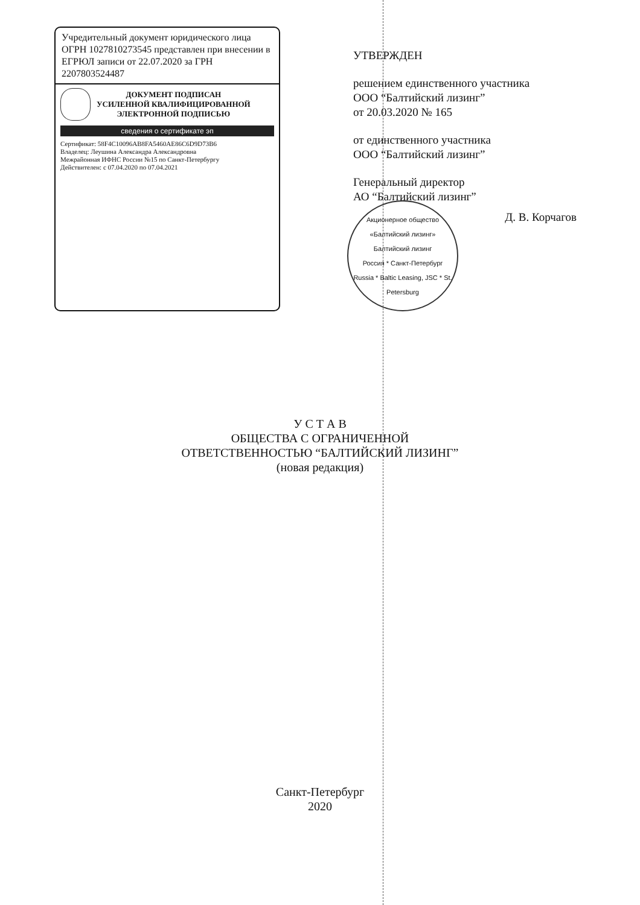Учредительный документ юридического лица ОГРН 1027810273545 представлен при внесении в ЕГРЮЛ записи от 22.07.2020 за ГРН 2207803524487
ДОКУМЕНТ ПОДПИСАН
УСИЛЕННОЙ КВАЛИФИЦИРОВАННОЙ
ЭЛЕКТРОННОЙ ПОДПИСЬЮ
сведения о сертификате эп
Сертификат: 58F4C10096AB8FA5460AE86C6D9D73B6
Владелец: Леушина Александра Александровна
Межрайонная ИФНС России №15 по Санкт-Петербургу
Действителен: с 07.04.2020 по 07.04.2021
УТВЕРЖДЕН
решением единственного участника
ООО “Балтийский лизинг”
от 20.03.2020 № 165
от единственного участника
ООО “Балтийский лизинг”
Генеральный директор
АО “Балтийский лизинг”
Д. В. Корчагов
Акционерное общество «Балтийский лизинг»
Балтийский лизинг
Россия * Санкт-Петербург
Russia * Baltic Leasing, JSC * St. Petersburg
У С Т А В
ОБЩЕСТВА С ОГРАНИЧЕННОЙ
ОТВЕТСТВЕННОСТЬЮ “БАЛТИЙСКИЙ ЛИЗИНГ”
(новая редакция)
Санкт-Петербург
2020